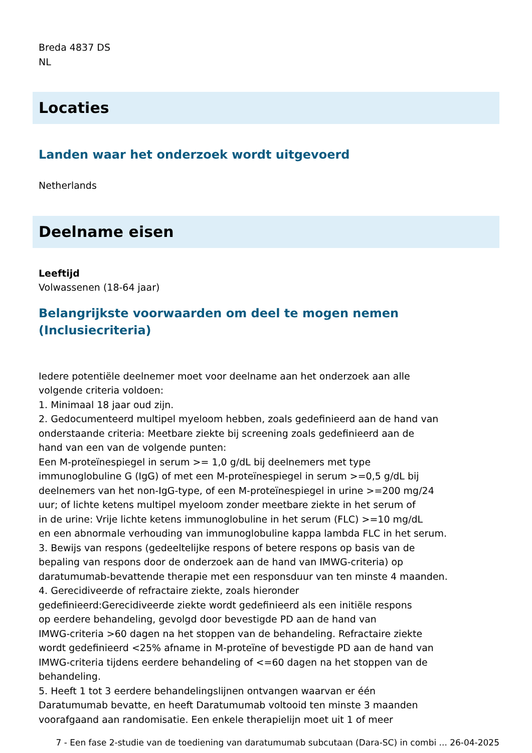Breda 4837 DS
NL
Locaties
Landen waar het onderzoek wordt uitgevoerd
Netherlands
Deelname eisen
Leeftijd
Volwassenen (18-64 jaar)
Belangrijkste voorwaarden om deel te mogen nemen
(Inclusiecriteria)
Iedere potentiële deelnemer moet voor deelname aan het onderzoek aan alle
volgende criteria voldoen:
1. Minimaal 18 jaar oud zijn.
2. Gedocumenteerd multipel myeloom hebben, zoals gedefinieerd aan de hand van
onderstaande criteria: Meetbare ziekte bij screening zoals gedefinieerd aan de
hand van een van de volgende punten:
Een M-proteïnespiegel in serum >= 1,0 g/dL bij deelnemers met type
immunoglobuline G (IgG) of met een M-proteïnespiegel in serum >=0,5 g/dL bij
deelnemers van het non-IgG-type, of een M-proteïnespiegel in urine >=200 mg/24
uur; of lichte ketens multipel myeloom zonder meetbare ziekte in het serum of
in de urine: Vrije lichte ketens immunoglobuline in het serum (FLC) >=10 mg/dL
en een abnormale verhouding van immunoglobuline kappa lambda FLC in het serum.
3. Bewijs van respons (gedeeltelijke respons of betere respons op basis van de
bepaling van respons door de onderzoek aan de hand van IMWG-criteria) op
daratumumab-bevattende therapie met een responsduur van ten minste 4 maanden.
4. Gerecidiveerde of refractaire ziekte, zoals hieronder
gedefinieerd:Gerecidiveerde ziekte wordt gedefinieerd als een initiële respons
op eerdere behandeling, gevolgd door bevestigde PD aan de hand van
IMWG-criteria >60 dagen na het stoppen van de behandeling. Refractaire ziekte
wordt gedefinieerd <25% afname in M-proteïne of bevestigde PD aan de hand van
IMWG-criteria tijdens eerdere behandeling of <=60 dagen na het stoppen van de
behandeling.
5. Heeft 1 tot 3 eerdere behandelingslijnen ontvangen waarvan er één
Daratumumab bevatte, en heeft Daratumumab voltooid ten minste 3 maanden
voorafgaand aan randomisatie. Een enkele therapielijn moet uit 1 of meer
7 - Een fase 2-studie van de toediening van daratumumab subcutaan (Dara-SC) in combi ... 26-04-2025